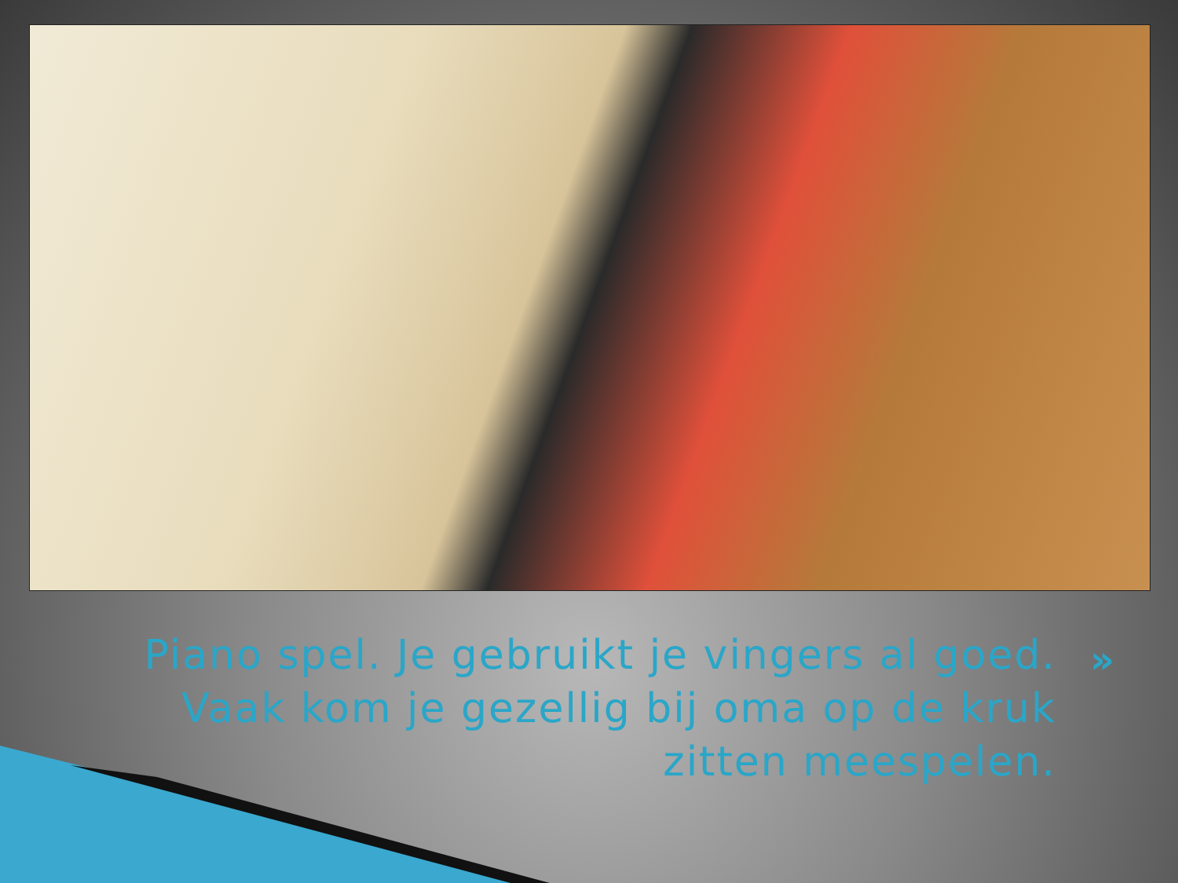Piano spel. Je gebruikt je vingers al goed. Vaak kom je gezellig bij oma op de kruk zitten meespelen.
»